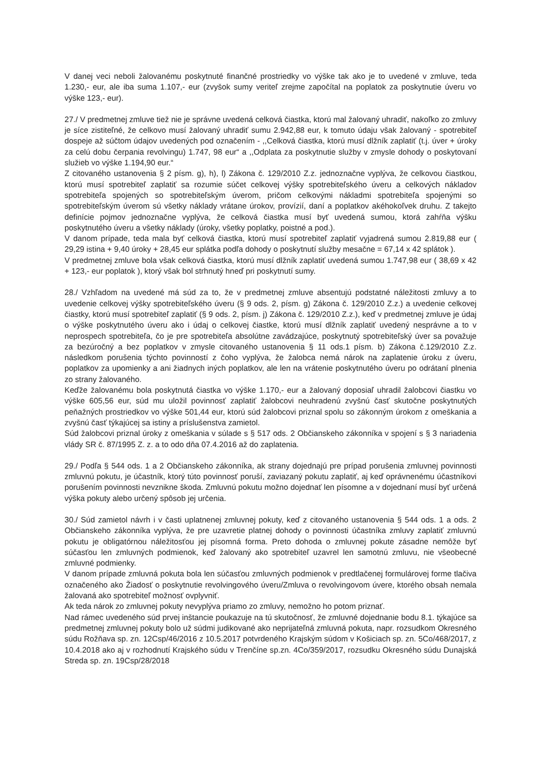V danej veci neboli žalovanému poskytnuté finančné prostriedky vo výške tak ako je to uvedené v zmluve, teda 1.230,- eur, ale iba suma 1.107,- eur (zvyšok sumy veriteľ zrejme započítal na poplatok za poskytnutie úveru vo výške 123,- eur).
27./ V predmetnej zmluve tiež nie je správne uvedená celková čiastka, ktorú mal žalovaný uhradiť, nakoľko zo zmluvy je síce zistiteľné, že celkovo musí žalovaný uhradiť sumu 2.942,88 eur, k tomuto údaju však žalovaný - spotrebiteľ dospeje až súčtom údajov uvedených pod označením - ,,Celková čiastka, ktorú musí dlžník zaplatiť (t.j. úver + úroky za celú dobu čerpania revolvingu) 1.747, 98 eur“ a ,,Odplata za poskytnutie služby v zmysle dohody o poskytovaní služieb vo výške 1.194,90 eur.“
Z citovaného ustanovenia § 2 písm. g), h), l) Zákona č. 129/2010 Z.z. jednoznačne vyplýva, že celkovou čiastkou, ktorú musí spotrebiteľ zaplatiť sa rozumie súčet celkovej výšky spotrebiteľského úveru a celkových nákladov spotrebiteľa spojených so spotrebiteľským úverom, pričom celkovými nákladmi spotrebiteľa spojenými so spotrebiteľským úverom sú všetky náklady vrátane úrokov, provízií, daní a poplatkov akéhokoľvek druhu. Z takejto definície pojmov jednoznačne vyplýva, že celková čiastka musí byť uvedená sumou, ktorá zahŕňa výšku poskytnutého úveru a všetky náklady (úroky, všetky poplatky, poistné a pod.).
V danom prípade, teda mala byť celková čiastka, ktorú musí spotrebiteľ zaplatiť vyjadrená sumou 2.819,88 eur ( 29,29 istina + 9,40 úroky + 28,45 eur splátka podľa dohody o poskytnutí služby mesačne = 67,14 x 42 splátok ).
V predmetnej zmluve bola však celková čiastka, ktorú musí dlžník zaplatiť uvedená sumou 1.747,98 eur ( 38,69 x 42 + 123,- eur poplatok ), ktorý však bol strhnutý hneď pri poskytnutí sumy.
28./ Vzhľadom na uvedené má súd za to, že v predmetnej zmluve absentujú podstatné náležitosti zmluvy a to uvedenie celkovej výšky spotrebiteľského úveru (§ 9 ods. 2, písm. g) Zákona č. 129/2010 Z.z.) a uvedenie celkovej čiastky, ktorú musí spotrebiteľ zaplatiť (§ 9 ods. 2, písm. j) Zákona č. 129/2010 Z.z.), keď v predmetnej zmluve je údaj o výške poskytnutého úveru ako i údaj o celkovej čiastke, ktorú musí dlžník zaplatiť uvedený nesprávne a to v neprospech spotrebiteľa, čo je pre spotrebiteľa absolútne zavádzajúce, poskytnutý spotrebiteľský úver sa považuje za bezúročný a bez poplatkov v zmysle citovaného ustanovenia § 11 ods.1 písm. b) Zákona č.129/2010 Z.z. následkom porušenia týchto povinností z čoho vyplýva, že žalobca nemá nárok na zaplatenie úroku z úveru, poplatkov za upomienky a ani žiadnych iných poplatkov, ale len na vrátenie poskytnutého úveru po odrátaní plnenia zo strany žalovaného.
Keďže žalovanému bola poskytnutá čiastka vo výške 1.170,- eur a žalovaný doposiaľ uhradil žalobcovi čiastku vo výške 605,56 eur, súd mu uložil povinnosť zaplatiť žalobcovi neuhradenú zvyšnú časť skutočne poskytnutých peňažných prostriedkov vo výške 501,44 eur, ktorú súd žalobcovi priznal spolu so zákonným úrokom z omeškania a zvyšnú časť týkajúcej sa istiny a príslušenstva zamietol.
Súd žalobcovi priznal úroky z omeškania v súlade s § 517 ods. 2 Občianskeho zákonníka v spojení s § 3 nariadenia vlády SR č. 87/1995 Z. z. a to odo dňa 07.4.2016 až do zaplatenia.
29./ Podľa § 544 ods. 1 a 2 Občianskeho zákonníka, ak strany dojednajú pre prípad porušenia zmluvnej povinnosti zmluvnú pokutu, je účastník, ktorý túto povinnosť poruší, zaviazaný pokutu zaplatiť, aj keď oprávnenému účastníkovi porušením povinnosti nevznikne škoda. Zmluvnú pokutu možno dojednať len písomne a v dojednaní musí byť určená výška pokuty alebo určený spôsob jej určenia.
30./ Súd zamietol návrh i v časti uplatnenej zmluvnej pokuty, keď z citovaného ustanovenia § 544 ods. 1 a ods. 2 Občianskeho zákonníka vyplýva, že pre uzavretie platnej dohody o povinnosti účastníka zmluvy zaplatiť zmluvnú pokutu je obligatórnou náležitosťou jej písomná forma. Preto dohoda o zmluvnej pokute zásadne nemôže byť súčasťou len zmluvných podmienok, keď žalovaný ako spotrebiteľ uzavrel len samotnú zmluvu, nie všeobecné zmluvné podmienky.
V danom prípade zmluvná pokuta bola len súčasťou zmluvných podmienok v predtlačenej formulárovej forme tlačiva označeného ako Žiadosť o poskytnutie revolvingového úveru/Zmluva o revolvingovom úvere, ktorého obsah nemala žalovaná ako spotrebiteľ možnosť ovplyvniť.
Ak teda nárok zo zmluvnej pokuty nevyplýva priamo zo zmluvy, nemožno ho potom priznať.
Nad rámec uvedeného súd prvej inštancie poukazuje na tú skutočnosť, že zmluvné dojednanie bodu 8.1. týkajúce sa predmetnej zmluvnej pokuty bolo už súdmi judikované ako neprijateľná zmluvná pokuta, napr. rozsudkom Okresného súdu Rožňava sp. zn. 12Csp/46/2016 z 10.5.2017 potvrdeného Krajským súdom v Košiciach sp. zn. 5Co/468/2017, z 10.4.2018 ako aj v rozhodnutí Krajského súdu v Trenčíne sp.zn. 4Co/359/2017, rozsudku Okresného súdu Dunajská Streda sp. zn. 19Csp/28/2018